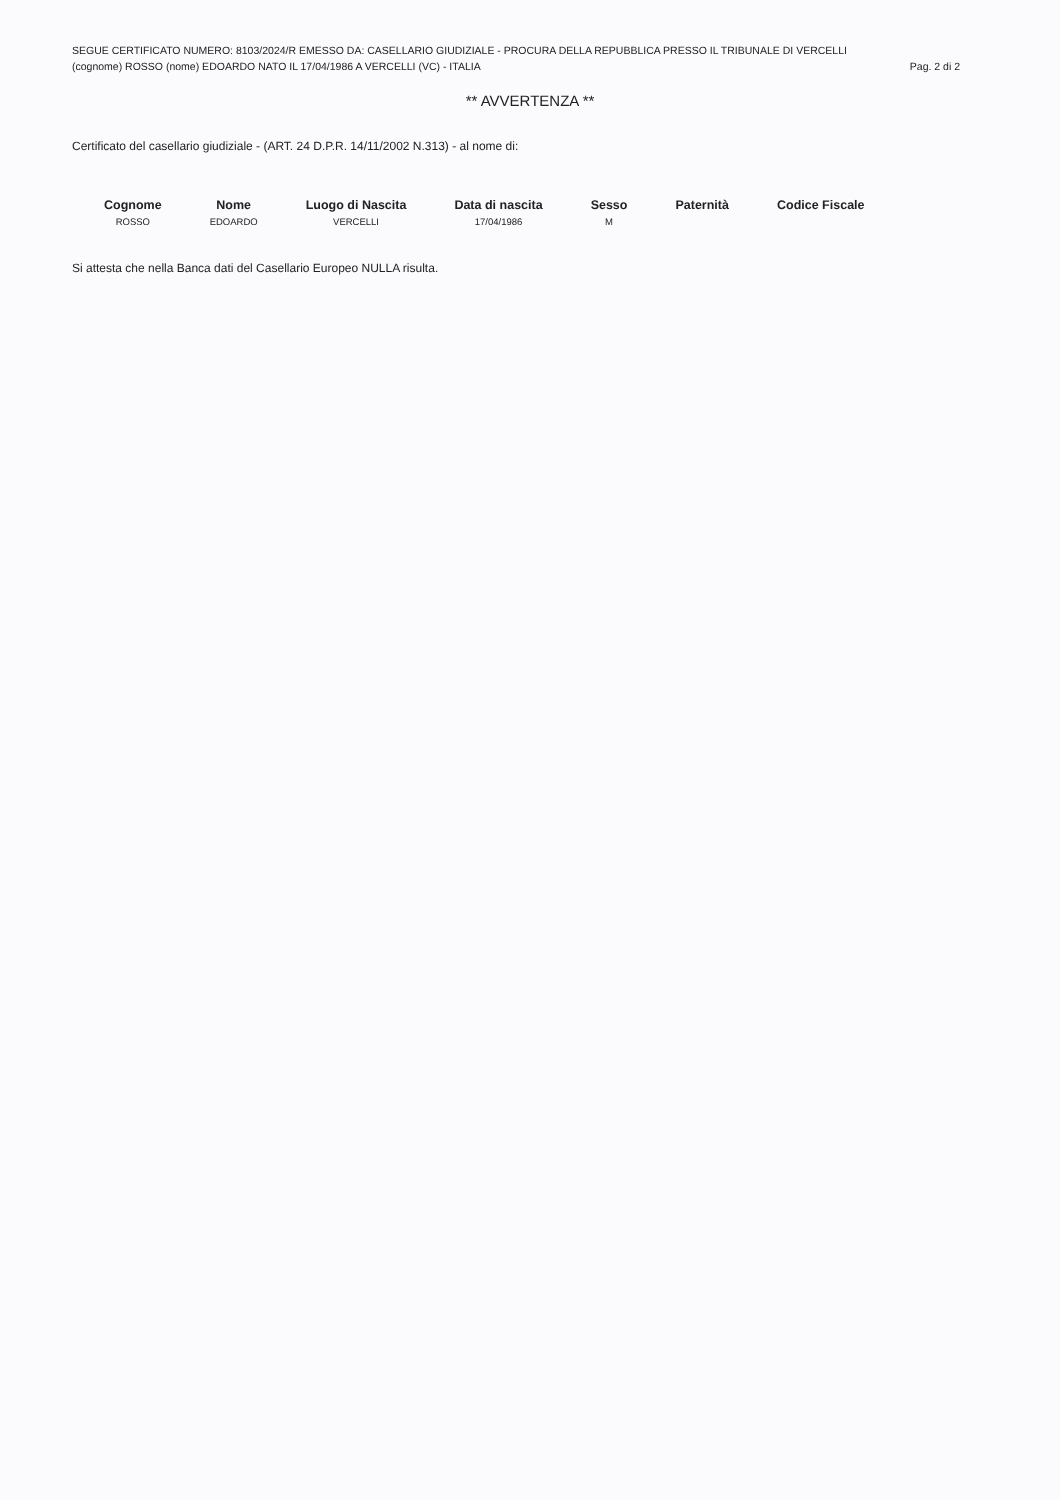SEGUE CERTIFICATO NUMERO: 8103/2024/R EMESSO DA: CASELLARIO GIUDIZIALE - PROCURA DELLA REPUBBLICA PRESSO IL TRIBUNALE DI VERCELLI
(cognome) ROSSO (nome) EDOARDO NATO IL 17/04/1986 A VERCELLI (VC) - ITALIA Pag. 2 di 2
** AVVERTENZA **
Certificato del casellario giudiziale - (ART. 24 D.P.R. 14/11/2002 N.313) - al nome di:
| Cognome | Nome | Luogo di Nascita | Data di nascita | Sesso | Paternità | Codice Fiscale |
| --- | --- | --- | --- | --- | --- | --- |
| ROSSO | EDOARDO | VERCELLI | 17/04/1986 | M | | |
Si attesta che nella Banca dati del Casellario Europeo NULLA risulta.